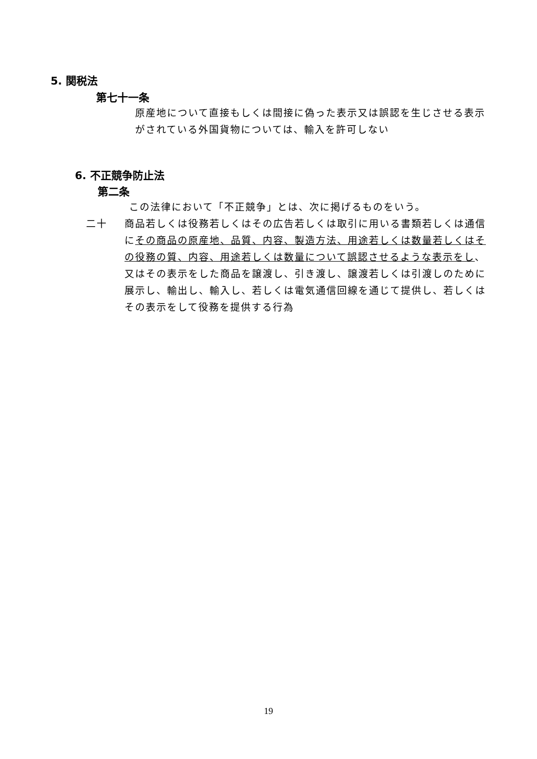5. 関税法
第七十一条
原産地について直接もしくは間接に偽った表示又は誤認を生じさせる表示がされている外国貨物については、輸入を許可しない
6. 不正競争防止法
第二条
この法律において「不正競争」とは、次に掲げるものをいう。
二十
商品若しくは役務若しくはその広告若しくは取引に用いる書類若しくは通信にその商品の原産地、品質、内容、製造方法、用途若しくは数量若しくはその役務の質、内容、用途若しくは数量について誤認させるような表示をし、又はその表示をした商品を譲渡し、引き渡し、譲渡若しくは引渡しのために展示し、輸出し、輸入し、若しくは電気通信回線を通じて提供し、若しくはその表示をして役務を提供する行為
19